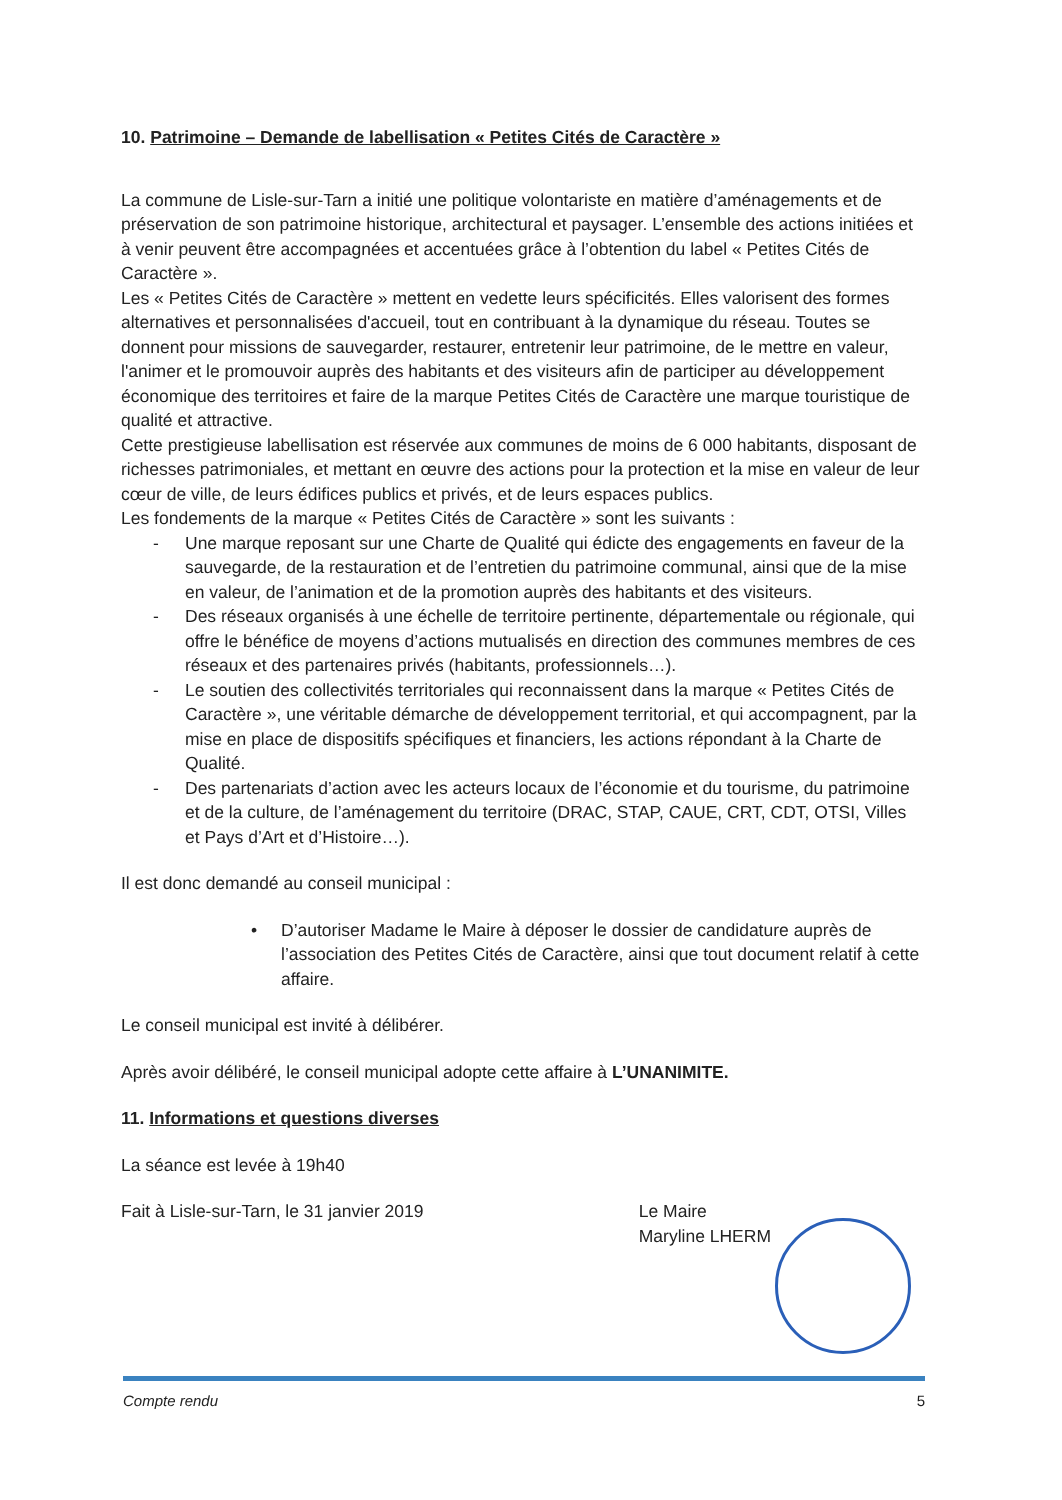10. Patrimoine – Demande de labellisation « Petites Cités de Caractère »
La commune de Lisle-sur-Tarn a initié une politique volontariste en matière d’aménagements et de préservation de son patrimoine historique, architectural et paysager. L’ensemble des actions initiées et à venir peuvent être accompagnées et accentuées grâce à l’obtention du label « Petites Cités de Caractère ».
Les « Petites Cités de Caractère » mettent en vedette leurs spécificités. Elles valorisent des formes alternatives et personnalisées d'accueil, tout en contribuant à la dynamique du réseau. Toutes se donnent pour missions de sauvegarder, restaurer, entretenir leur patrimoine, de le mettre en valeur, l'animer et le promouvoir auprès des habitants et des visiteurs afin de participer au développement économique des territoires et faire de la marque Petites Cités de Caractère une marque touristique de qualité et attractive.
Cette prestigieuse labellisation est réservée aux communes de moins de 6 000 habitants, disposant de richesses patrimoniales, et mettant en œuvre des actions pour la protection et la mise en valeur de leur cœur de ville, de leurs édifices publics et privés, et de leurs espaces publics.
Les fondements de la marque « Petites Cités de Caractère » sont les suivants :
- Une marque reposant sur une Charte de Qualité qui édicte des engagements en faveur de la sauvegarde, de la restauration et de l’entretien du patrimoine communal, ainsi que de la mise en valeur, de l’animation et de la promotion auprès des habitants et des visiteurs.
- Des réseaux organisés à une échelle de territoire pertinente, départementale ou régionale, qui offre le bénéfice de moyens d’actions mutualisés en direction des communes membres de ces réseaux et des partenaires privés (habitants, professionnels…).
- Le soutien des collectivités territoriales qui reconnaissent dans la marque « Petites Cités de Caractère », une véritable démarche de développement territorial, et qui accompagnent, par la mise en place de dispositifs spécifiques et financiers, les actions répondant à la Charte de Qualité.
- Des partenariats d’action avec les acteurs locaux de l’économie et du tourisme, du patrimoine et de la culture, de l’aménagement du territoire (DRAC, STAP, CAUE, CRT, CDT, OTSI, Villes et Pays d’Art et d’Histoire…).
Il est donc demandé au conseil municipal :
• D’autoriser Madame le Maire à déposer le dossier de candidature auprès de l’association des Petites Cités de Caractère, ainsi que tout document relatif à cette affaire.
Le conseil municipal est invité à délibérer.
Après avoir délibéré, le conseil municipal adopte cette affaire à L’UNANIMITE.
11. Informations et questions diverses
La séance est levée à 19h40
Fait à Lisle-sur-Tarn, le 31 janvier 2019
Le Maire
Maryline LHERM
Compte rendu 5